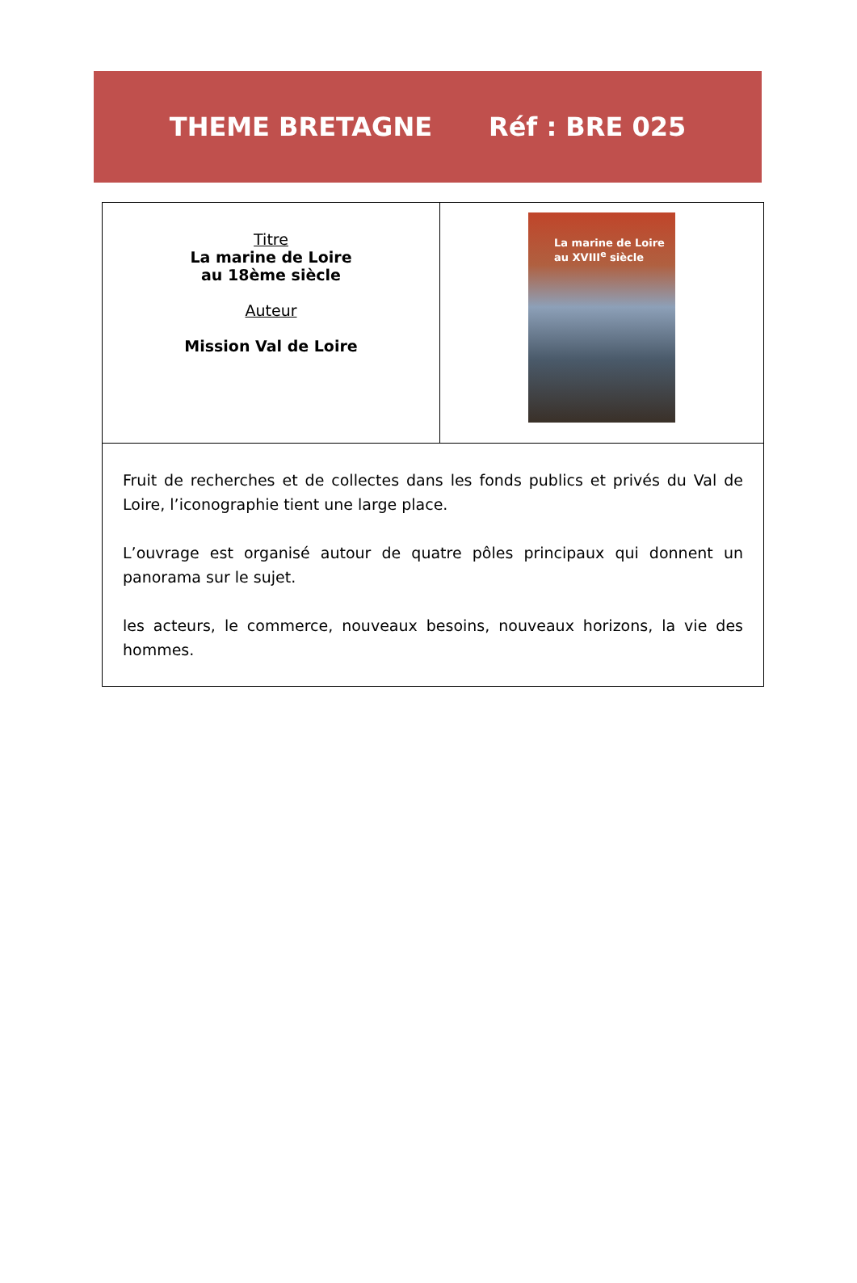THEME BRETAGNE Réf : BRE 025
| Titre La marine de Loire au 18ème siècle Auteur Mission Val de Loire | La marine de Loire au XVIII<sup>e</sup> siècle |
| Fruit de recherches et de collectes dans les fonds publics et privés du Val de Loire, l’iconographie tient une large place. L’ouvrage est organisé autour de quatre pôles principaux qui donnent un panorama sur le sujet. les acteurs, le commerce, nouveaux besoins, nouveaux horizons, la vie des hommes. | |